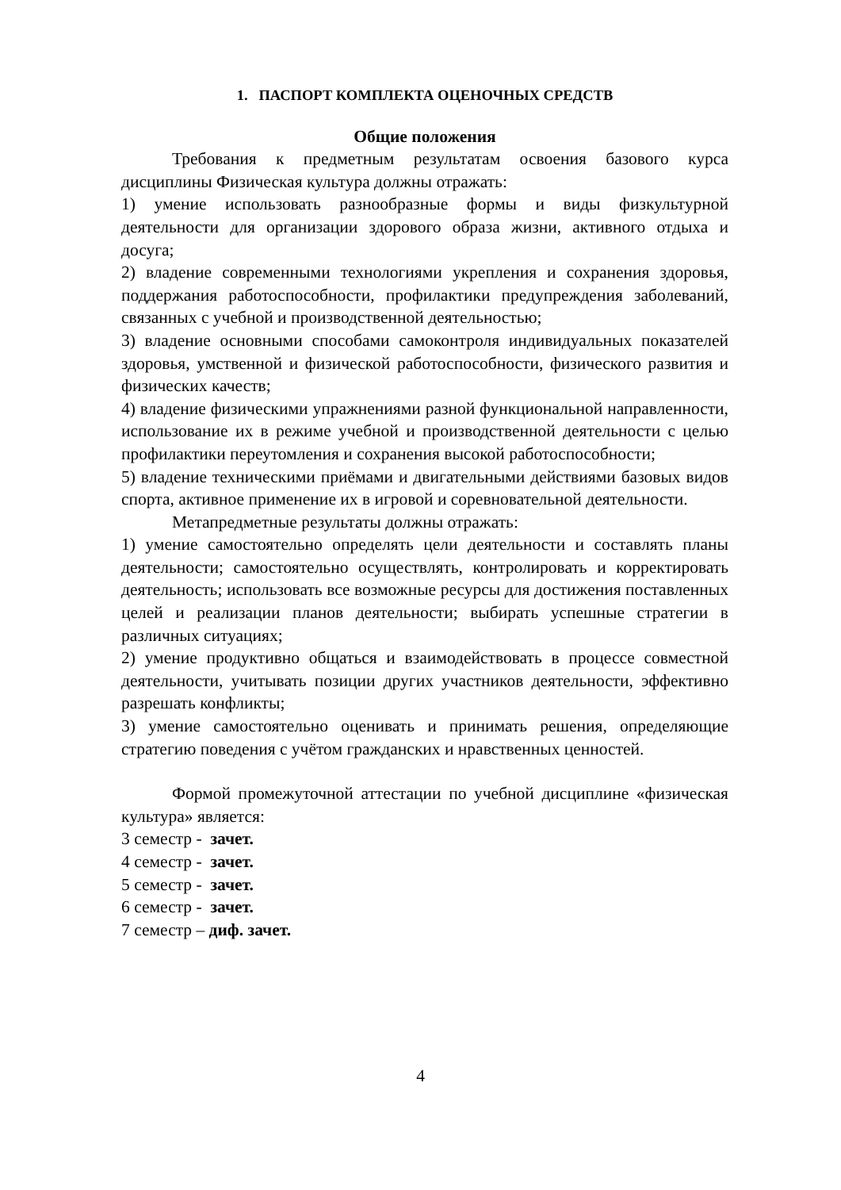1. ПАСПОРТ КОМПЛЕКТА ОЦЕНОЧНЫХ СРЕДСТВ
Общие положения
Требования к предметным результатам освоения базового курса дисциплины Физическая культура должны отражать:
1) умение использовать разнообразные формы и виды физкультурной деятельности для организации здорового образа жизни, активного отдыха и досуга;
2) владение современными технологиями укрепления и сохранения здоровья, поддержания работоспособности, профилактики предупреждения заболеваний, связанных с учебной и производственной деятельностью;
3) владение основными способами самоконтроля индивидуальных показателей здоровья, умственной и физической работоспособности, физического развития и физических качеств;
4) владение физическими упражнениями разной функциональной направленности, использование их в режиме учебной и производственной деятельности с целью профилактики переутомления и сохранения высокой работоспособности;
5) владение техническими приёмами и двигательными действиями базовых видов спорта, активное применение их в игровой и соревновательной деятельности.
Метапредметные результаты должны отражать:
1) умение самостоятельно определять цели деятельности и составлять планы деятельности; самостоятельно осуществлять, контролировать и корректировать деятельность; использовать все возможные ресурсы для достижения поставленных целей и реализации планов деятельности; выбирать успешные стратегии в различных ситуациях;
2) умение продуктивно общаться и взаимодействовать в процессе совместной деятельности, учитывать позиции других участников деятельности, эффективно разрешать конфликты;
3) умение самостоятельно оценивать и принимать решения, определяющие стратегию поведения с учётом гражданских и нравственных ценностей.
Формой промежуточной аттестации по учебной дисциплине «физическая культура» является:
3 семестр - зачет.
4 семестр - зачет.
5 семестр - зачет.
6 семестр - зачет.
7 семестр – диф. зачет.
4